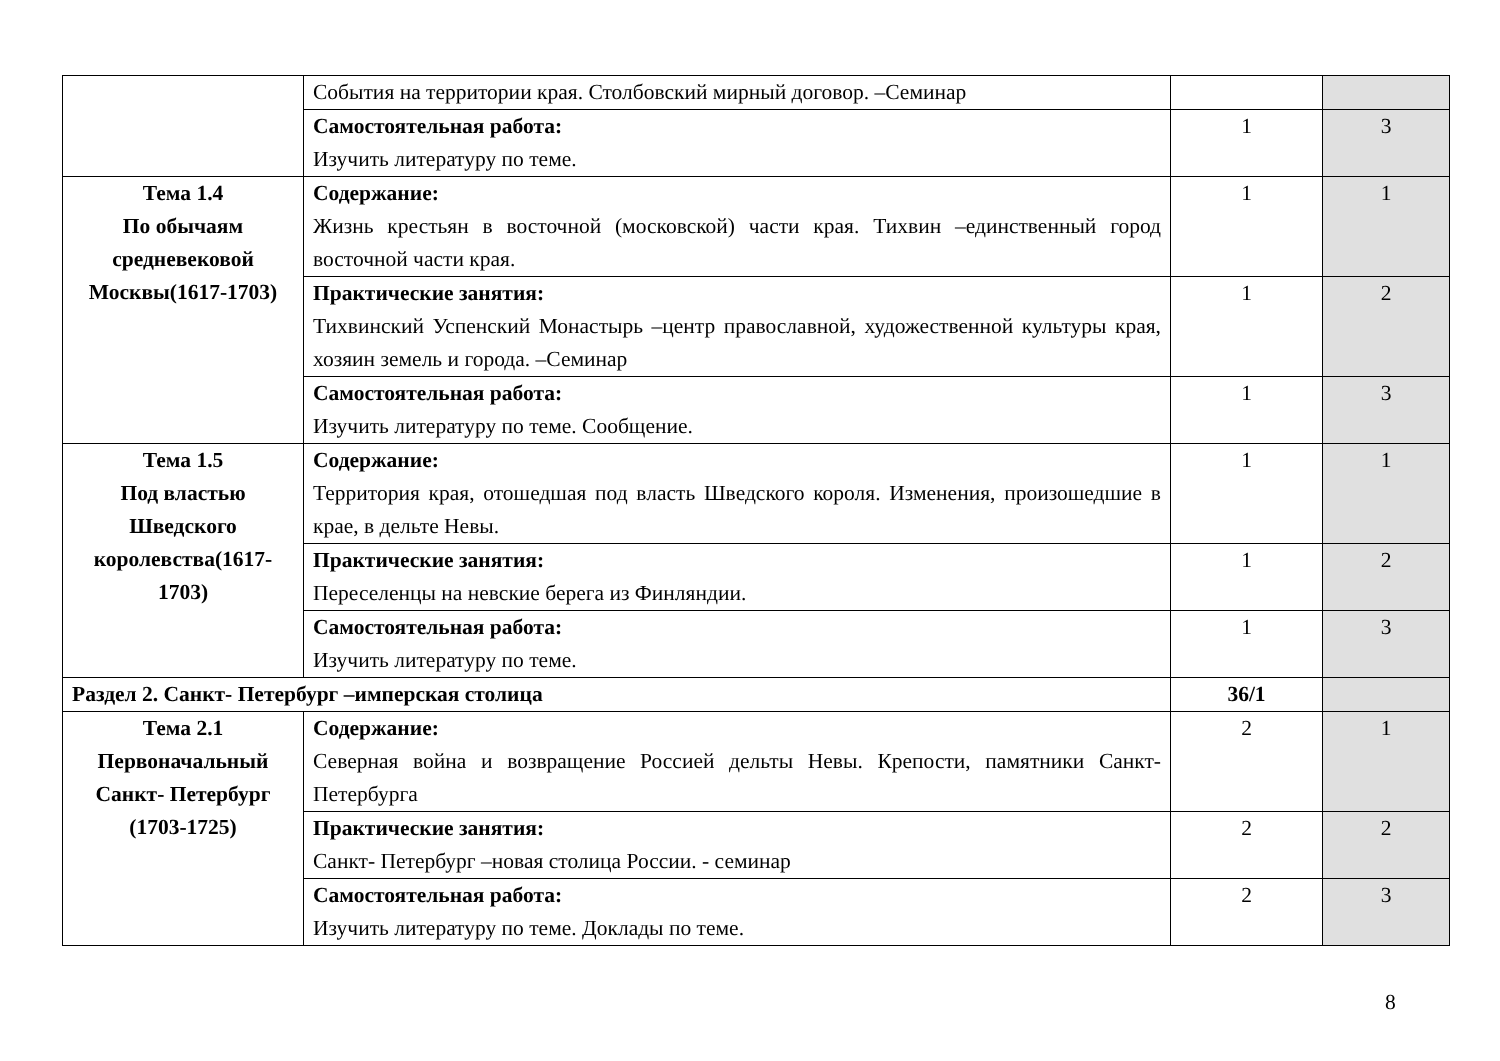| | События на территории края. Столбовский мирный договор. –Семинар | | |
| | Самостоятельная работа: Изучить литературу по теме. | 1 | 3 |
| Тема 1.4 По обычаям средневековой Москвы(1617-1703) | Содержание: Жизнь крестьян в восточной (московской) части края. Тихвин –единственный город восточной части края. | 1 | 1 |
| | Практические занятия: Тихвинский Успенский Монастырь –центр православной, художественной культуры края, хозяин земель и города. –Семинар | 1 | 2 |
| | Самостоятельная работа: Изучить литературу по теме. Сообщение. | 1 | 3 |
| Тема 1.5 Под властью Шведского королевства(1617-1703) | Содержание: Территория края, отошедшая под власть Шведского короля. Изменения, произошедшие в крае, в дельте Невы. | 1 | 1 |
| | Практические занятия: Переселенцы на невские берега из Финляндии. | 1 | 2 |
| | Самостоятельная работа: Изучить литературу по теме. | 1 | 3 |
| Раздел 2. Санкт- Петербург –имперская столица | | 36/1 | |
| Тема 2.1 Первоначальный Санкт- Петербург (1703-1725) | Содержание: Северная война и возвращение Россией дельты Невы. Крепости, памятники Санкт- Петербурга | 2 | 1 |
| | Практические занятия: Санкт- Петербург –новая столица России. - семинар | 2 | 2 |
| | Самостоятельная работа: Изучить литературу по теме. Доклады по теме. | 2 | 3 |
8